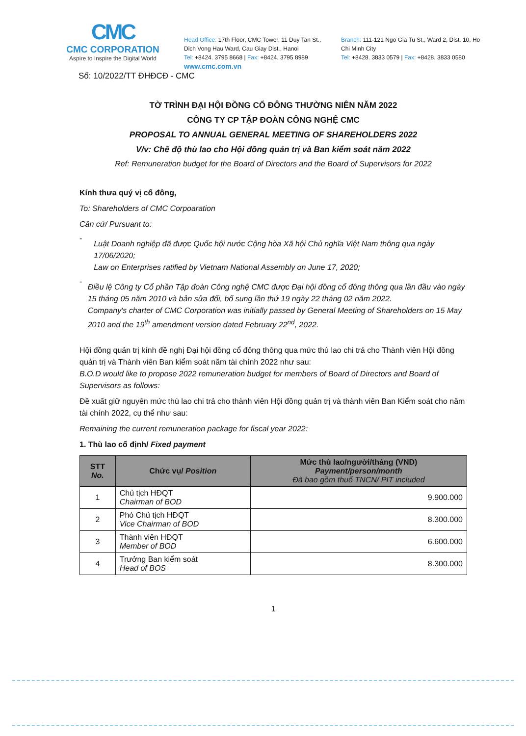CMC
CMC CORPORATION
Aspire to Inspire the Digital World
Head Office: 17th Floor, CMC Tower, 11 Duy Tan St., Dich Vong Hau Ward, Cau Giay Dist., Hanoi
Tel: +8424. 3795 8668 | Fax: +8424. 3795 8989
www.cmc.com.vn
Branch: 111-121 Ngo Gia Tu St., Ward 2, Dist. 10, Ho Chi Minh City
Tel: +8428. 3833 0579 | Fax: +8428. 3833 0580
Số: 10/2022/TT ĐHĐCĐ - CMC
TỜ TRÌNH ĐẠI HỘI ĐỒNG CỔ ĐÔNG THƯỜNG NIÊN NĂM 2022
CÔNG TY CP TẬP ĐOÀN CÔNG NGHỆ CMC
PROPOSAL TO ANNUAL GENERAL MEETING OF SHAREHOLDERS 2022
V/v: Chế độ thù lao cho Hội đồng quản trị và Ban kiểm soát năm 2022
Ref: Remuneration budget for the Board of Directors and the Board of Supervisors for 2022
Kính thưa quý vị cổ đông,
To: Shareholders of CMC Corpoaration
Căn cứ/ Pursuant to:
-
Luật Doanh nghiệp đã được Quốc hội nước Cộng hòa Xã hội Chủ nghĩa Việt Nam thông qua ngày 17/06/2020;
Law on Enterprises ratified by Vietnam National Assembly on June 17, 2020;
-
Điều lệ Công ty Cổ phần Tập đoàn Công nghệ CMC được Đại hội đồng cổ đông thông qua lần đầu vào ngày 15 tháng 05 năm 2010 và bản sửa đổi, bổ sung lần thứ 19 ngày 22 tháng 02 năm 2022.
Company's charter of CMC Corporation was initially passed by General Meeting of Shareholders on 15 May 2010 and the 19<sup>th</sup> amendment version dated February 22<sup>nd</sup>, 2022.
Hội đồng quản trị kính đề nghị Đại hội đồng cổ đông thông qua mức thù lao chi trả cho Thành viên Hội đồng quản trị và Thành viên Ban kiểm soát năm tài chính 2022 như sau:
B.O.D would like to propose 2022 remuneration budget for members of Board of Directors and Board of Supervisors as follows:
Đề xuất giữ nguyên mức thù lao chi trả cho thành viên Hội đồng quản trị và thành viên Ban Kiểm soát cho năm tài chính 2022, cụ thể như sau:
Remaining the current remuneration package for fiscal year 2022:
1. Thù lao cố định/ Fixed payment
| STT No. | Chức vụ/ Position | Mức thù lao/người/tháng (VND) Payment/person/month Đã bao gồm thuế TNCN/ PIT included |
| --- | --- | --- |
| 1 | Chủ tịch HĐQT Chairman of BOD | 9.900.000 |
| 2 | Phó Chủ tịch HĐQT Vice Chairman of BOD | 8.300.000 |
| 3 | Thành viên HĐQT Member of BOD | 6.600.000 |
| 4 | Trưởng Ban kiểm soát Head of BOS | 8.300.000 |
1